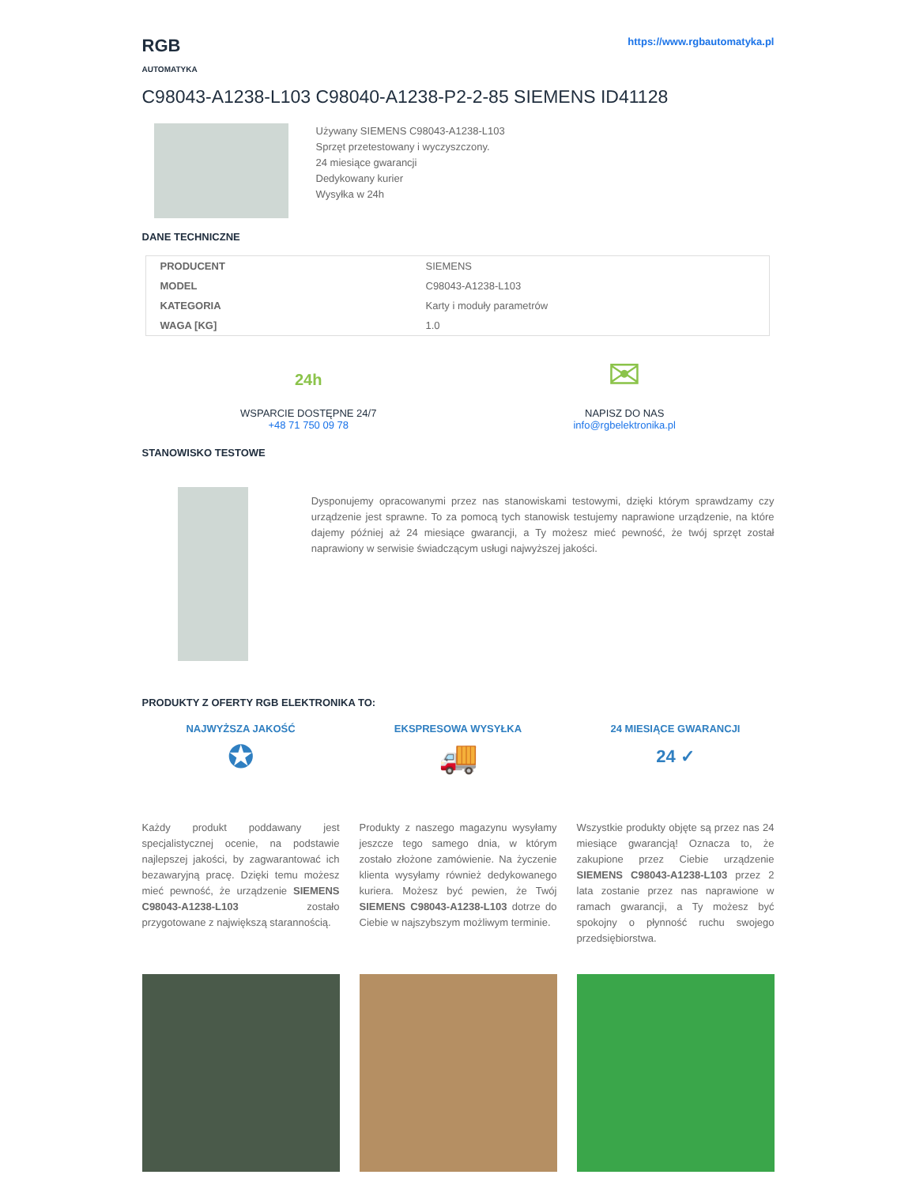RGB
AUTOMATYKA
https://www.rgbautomatyka.pl
C98043-A1238-L103 C98040-A1238-P2-2-85 SIEMENS ID41128
Używany SIEMENS C98043-A1238-L103
Sprzęt przetestowany i wyczyszczony.
24 miesiące gwarancji
Dedykowany kurier
Wysyłka w 24h
DANE TECHNICZNE
| PRODUCENT | SIEMENS |
| MODEL | C98043-A1238-L103 |
| KATEGORIA | Karty i moduły parametrów |
| WAGA [KG] | 1.0 |
24h
WSPARCIE DOSTĘPNE 24/7
+48 71 750 09 78
✉
NAPISZ DO NAS
info@rgbelektronika.pl
STANOWISKO TESTOWE
Dysponujemy opracowanymi przez nas stanowiskami testowymi, dzięki którym sprawdzamy czy urządzenie jest sprawne. To za pomocą tych stanowisk testujemy naprawione urządzenie, na które dajemy później aż 24 miesiące gwarancji, a Ty możesz mieć pewność, że twój sprzęt został naprawiony w serwisie świadczącym usługi najwyższej jakości.
PRODUKTY Z OFERTY RGB ELEKTRONIKA TO:
NAJWYŻSZA JAKOŚĆ
✪
Każdy produkt poddawany jest specjalistycznej ocenie, na podstawie najlepszej jakości, by zagwarantować ich bezawaryjną pracę. Dzięki temu możesz mieć pewność, że urządzenie SIEMENS C98043-A1238-L103 zostało przygotowane z największą starannością.
EKSPRESOWA WYSYŁKA
🚚
Produkty z naszego magazynu wysyłamy jeszcze tego samego dnia, w którym zostało złożone zamówienie. Na życzenie klienta wysyłamy również dedykowanego kuriera. Możesz być pewien, że Twój SIEMENS C98043-A1238-L103 dotrze do Ciebie w najszybszym możliwym terminie.
24 MIESIĄCE GWARANCJI
24 ✓
Wszystkie produkty objęte są przez nas 24 miesiące gwarancją! Oznacza to, że zakupione przez Ciebie urządzenie SIEMENS C98043-A1238-L103 przez 2 lata zostanie przez nas naprawione w ramach gwarancji, a Ty możesz być spokojny o płynność ruchu swojego przedsiębiorstwa.